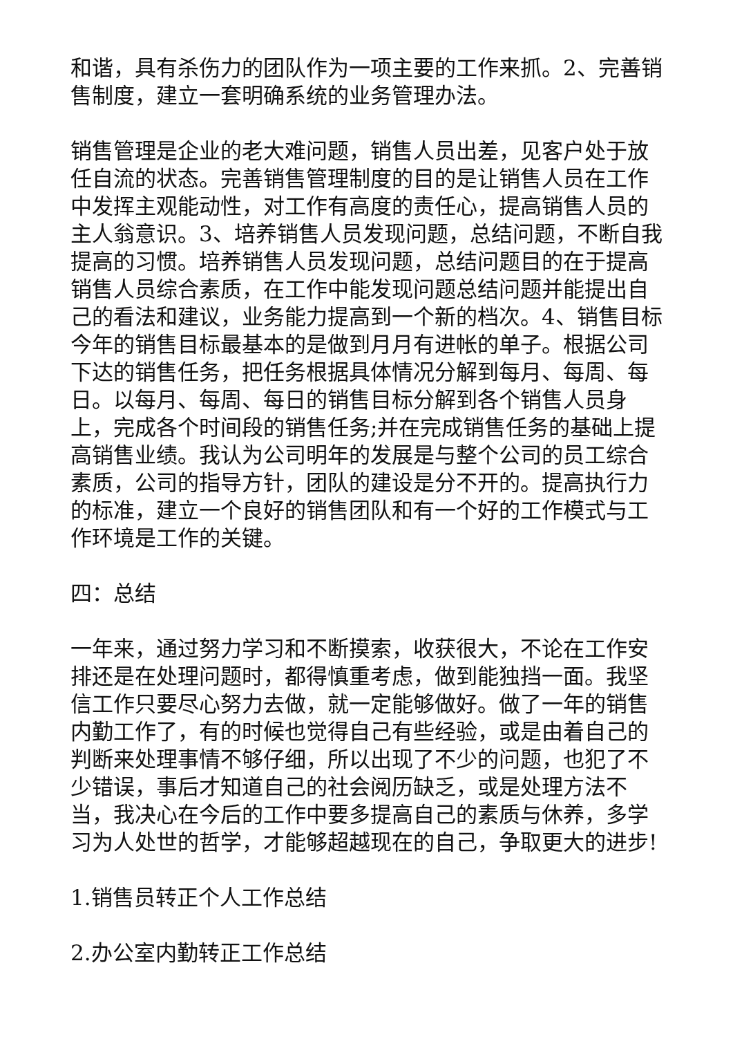和谐，具有杀伤力的团队作为一项主要的工作来抓。2、完善销售制度，建立一套明确系统的业务管理办法。
销售管理是企业的老大难问题，销售人员出差，见客户处于放任自流的状态。完善销售管理制度的目的是让销售人员在工作中发挥主观能动性，对工作有高度的责任心，提高销售人员的主人翁意识。3、培养销售人员发现问题，总结问题，不断自我提高的习惯。培养销售人员发现问题，总结问题目的在于提高销售人员综合素质，在工作中能发现问题总结问题并能提出自己的看法和建议，业务能力提高到一个新的档次。4、销售目标今年的销售目标最基本的是做到月月有进帐的单子。根据公司下达的销售任务，把任务根据具体情况分解到每月、每周、每日。以每月、每周、每日的销售目标分解到各个销售人员身上，完成各个时间段的销售任务;并在完成销售任务的基础上提高销售业绩。我认为公司明年的发展是与整个公司的员工综合素质，公司的指导方针，团队的建设是分不开的。提高执行力的标准，建立一个良好的销售团队和有一个好的工作模式与工作环境是工作的关键。
四：总结
一年来，通过努力学习和不断摸索，收获很大，不论在工作安排还是在处理问题时，都得慎重考虑，做到能独挡一面。我坚信工作只要尽心努力去做，就一定能够做好。做了一年的销售内勤工作了，有的时候也觉得自己有些经验，或是由着自己的判断来处理事情不够仔细，所以出现了不少的问题，也犯了不少错误，事后才知道自己的社会阅历缺乏，或是处理方法不当，我决心在今后的工作中要多提高自己的素质与休养，多学习为人处世的哲学，才能够超越现在的自己，争取更大的进步!
1.销售员转正个人工作总结
2.办公室内勤转正工作总结